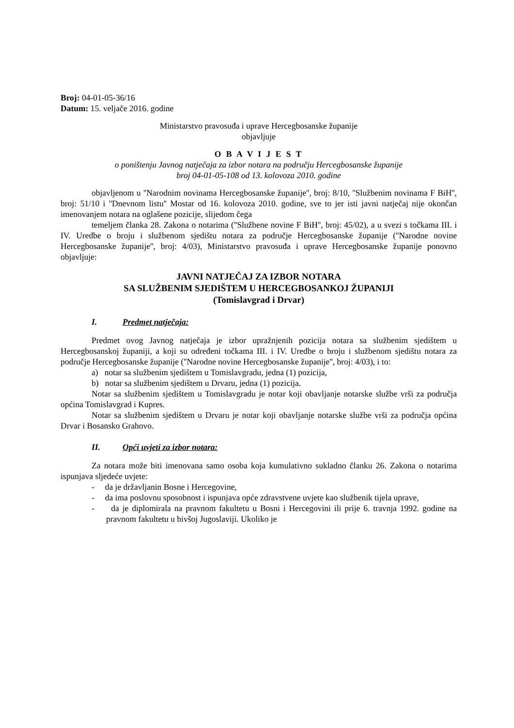Broj: 04-01-05-36/16
Datum: 15. veljače 2016. godine
Ministarstvo pravosuđa i uprave Hercegbosanske županije
objavljuje
O B A V I J E S T
o poništenju Javnog natječaja za izbor notara na području Hercegbosanske županije
broj 04-01-05-108 od 13. kolovoza 2010. godine
objavljenom u ''Narodnim novinama Hercegbosanske županije'', broj: 8/10, ''Službenim novinama F BiH'', broj: 51/10 i ''Dnevnom listu'' Mostar od 16. kolovoza 2010. godine, sve to jer isti javni natječaj nije okončan imenovanjem notara na oglašene pozicije, slijedom čega
temeljem članka 28. Zakona o notarima (''Službene novine F BiH'', broj: 45/02), a u svezi s točkama III. i IV. Uredbe o broju i službenom sjedištu notara za područje Hercegbosanske županije (''Narodne novine Hercegbosanske županije'', broj: 4/03), Ministarstvo pravosuđa i uprave Hercegbosanske županije ponovno objavljuje:
JAVNI NATJEČAJ ZA IZBOR NOTARA
SA SLUŽBENIM SJEDIŠTEM U HERCEGBOSANKOJ ŽUPANIJI
(Tomislavgrad i Drvar)
I. Predmet natječaja:
Predmet ovog Javnog natječaja je izbor upražnjenih pozicija notara sa službenim sjedištem u Hercegbosanskoj županiji, a koji su određeni točkama III. i IV. Uredbe o broju i službenom sjedištu notara za područje Hercegbosanske županije (''Narodne novine Hercegbosanske županije'', broj: 4/03), i to:
a) notar sa službenim sjedištem u Tomislavgradu, jedna (1) pozicija,
b) notar sa službenim sjedištem u Drvaru, jedna (1) pozicija.
Notar sa službenim sjedištem u Tomislavgradu je notar koji obavljanje notarske službe vrši za područja općina Tomislavgrad i Kupres.
Notar sa službenim sjedištem u Drvaru je notar koji obavljanje notarske službe vrši za područja općina Drvar i Bosansko Grahovo.
II. Opći uvjeti za izbor notara:
Za notara može biti imenovana samo osoba koja kumulativno sukladno članku 26. Zakona o notarima ispunjava sljedeće uvjete:
- da je državljanin Bosne i Hercegovine,
- da ima poslovnu sposobnost i ispunjava opće zdravstvene uvjete kao službenik tijela uprave,
- da je diplomirala na pravnom fakultetu u Bosni i Hercegovini ili prije 6. travnja 1992. godine na pravnom fakultetu u bivšoj Jugoslaviji. Ukoliko je